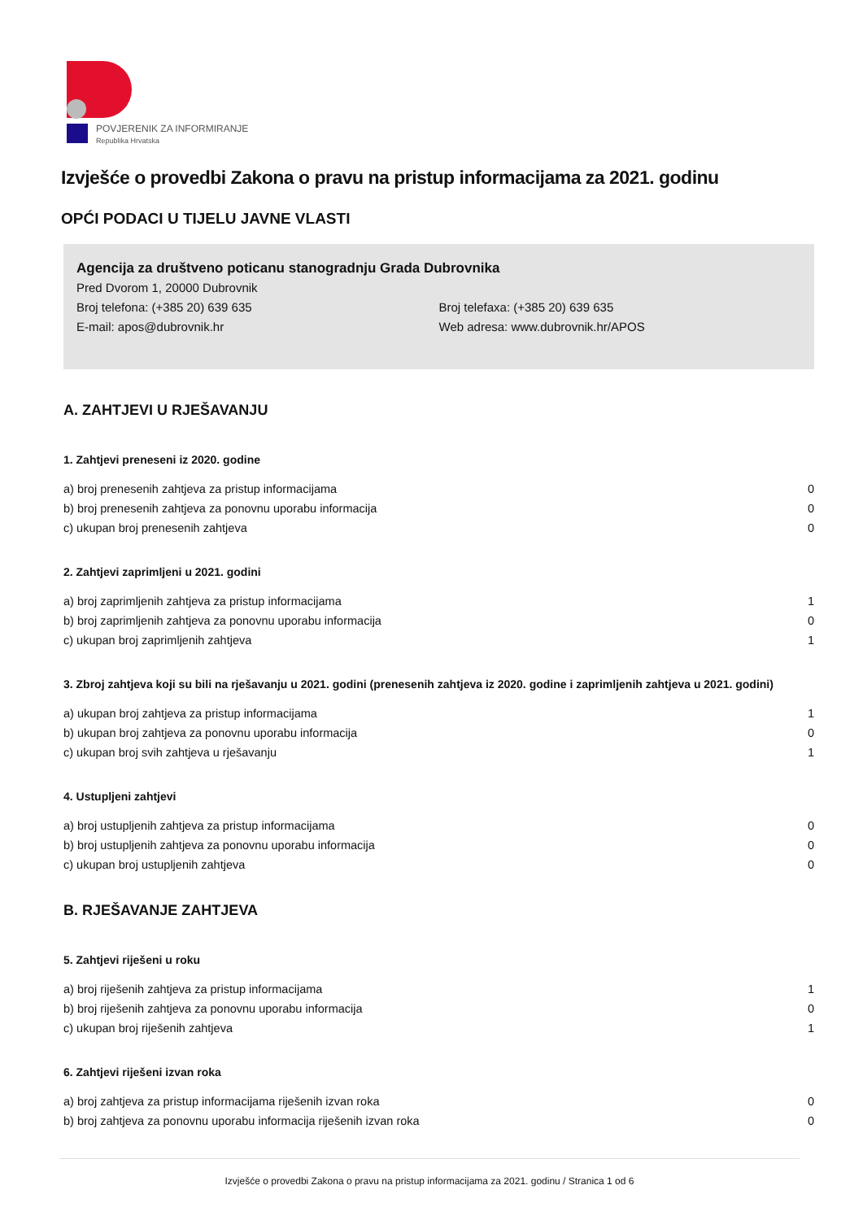POVJERENIK ZA INFORMIRANJE
Republika Hrvatska
Izvješće o provedbi Zakona o pravu na pristup informacijama za 2021. godinu
OPĆI PODACI U TIJELU JAVNE VLASTI
Agencija za društveno poticanu stanogradnju Grada Dubrovnika
Pred Dvorom 1, 20000 Dubrovnik
Broj telefona: (+385 20) 639 635 Broj telefaxa: (+385 20) 639 635
E-mail: apos@dubrovnik.hr Web adresa: www.dubrovnik.hr/APOS
A. ZAHTJEVI U RJEŠAVANJU
1. Zahtjevi preneseni iz 2020. godine
| a) broj prenesenih zahtjeva za pristup informacijama | 0 |
| b) broj prenesenih zahtjeva za ponovnu uporabu informacija | 0 |
| c) ukupan broj prenesenih zahtjeva | 0 |
2. Zahtjevi zaprimljeni u 2021. godini
| a) broj zaprimljenih zahtjeva za pristup informacijama | 1 |
| b) broj zaprimljenih zahtjeva za ponovnu uporabu informacija | 0 |
| c) ukupan broj zaprimljenih zahtjeva | 1 |
3. Zbroj zahtjeva koji su bili na rješavanju u 2021. godini (prenesenih zahtjeva iz 2020. godine i zaprimljenih zahtjeva u 2021. godini)
| a) ukupan broj zahtjeva za pristup informacijama | 1 |
| b) ukupan broj zahtjeva za ponovnu uporabu informacija | 0 |
| c) ukupan broj svih zahtjeva u rješavanju | 1 |
4. Ustupljeni zahtjevi
| a) broj ustupljenih zahtjeva za pristup informacijama | 0 |
| b) broj ustupljenih zahtjeva za ponovnu uporabu informacija | 0 |
| c) ukupan broj ustupljenih zahtjeva | 0 |
B. RJEŠAVANJE ZAHTJEVA
5. Zahtjevi riješeni u roku
| a) broj riješenih zahtjeva za pristup informacijama | 1 |
| b) broj riješenih zahtjeva za ponovnu uporabu informacija | 0 |
| c) ukupan broj riješenih zahtjeva | 1 |
6. Zahtjevi riješeni izvan roka
| a) broj zahtjeva za pristup informacijama riješenih izvan roka | 0 |
| b) broj zahtjeva za ponovnu uporabu informacija riješenih izvan roka | 0 |
Izvješće o provedbi Zakona o pravu na pristup informacijama za 2021. godinu / Stranica 1 od 6